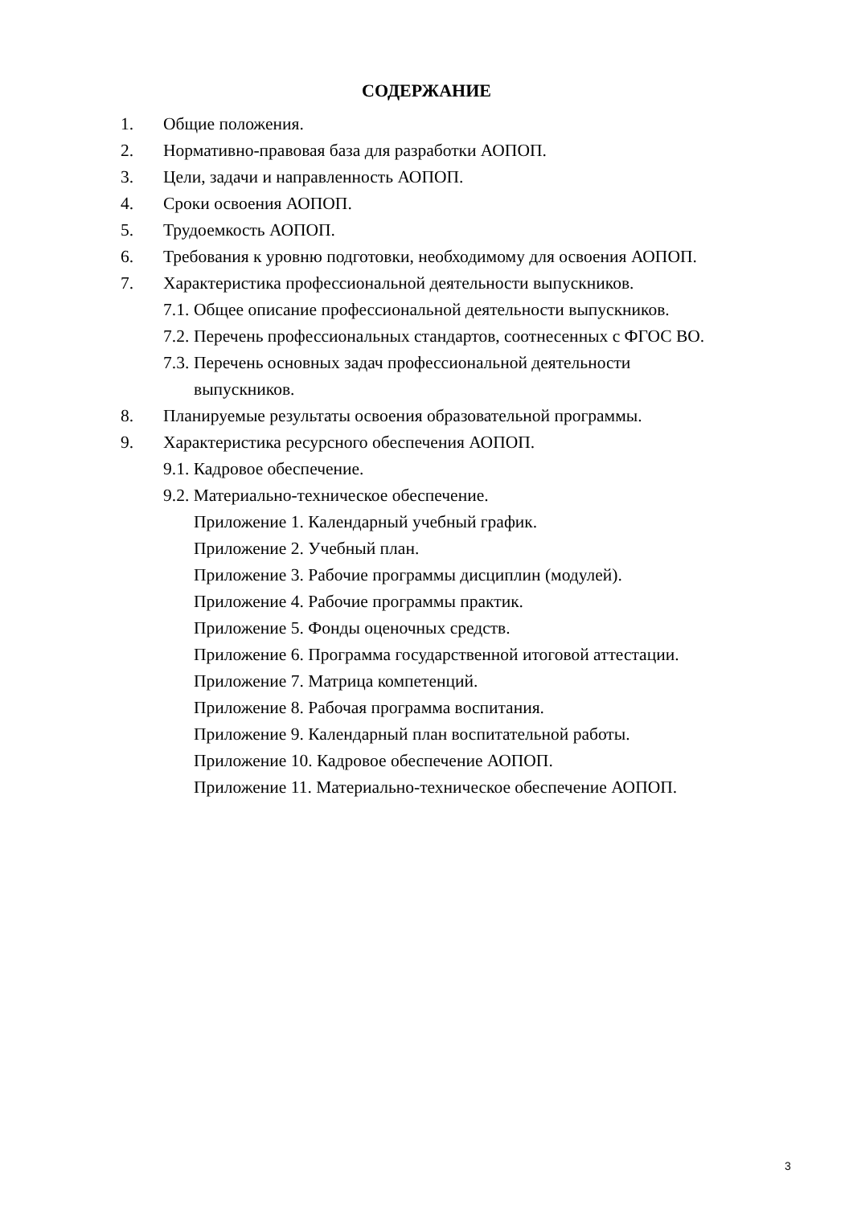СОДЕРЖАНИЕ
1. Общие положения.
2. Нормативно-правовая база для разработки АОПОП.
3. Цели, задачи и направленность АОПОП.
4. Сроки освоения АОПОП.
5. Трудоемкость АОПОП.
6. Требования к уровню подготовки, необходимому для освоения АОПОП.
7. Характеристика профессиональной деятельности выпускников.
7.1. Общее описание профессиональной деятельности выпускников.
7.2. Перечень профессиональных стандартов, соотнесенных с ФГОС ВО.
7.3. Перечень основных задач профессиональной деятельности
выпускников.
8. Планируемые результаты освоения образовательной программы.
9. Характеристика ресурсного обеспечения АОПОП.
9.1. Кадровое обеспечение.
9.2. Материально-техническое обеспечение.
Приложение 1. Календарный учебный график.
Приложение 2. Учебный план.
Приложение 3. Рабочие программы дисциплин (модулей).
Приложение 4. Рабочие программы практик.
Приложение 5. Фонды оценочных средств.
Приложение 6. Программа государственной итоговой аттестации.
Приложение 7. Матрица компетенций.
Приложение 8. Рабочая программа воспитания.
Приложение 9. Календарный план воспитательной работы.
Приложение 10. Кадровое обеспечение АОПОП.
Приложение 11. Материально-техническое обеспечение АОПОП.
3